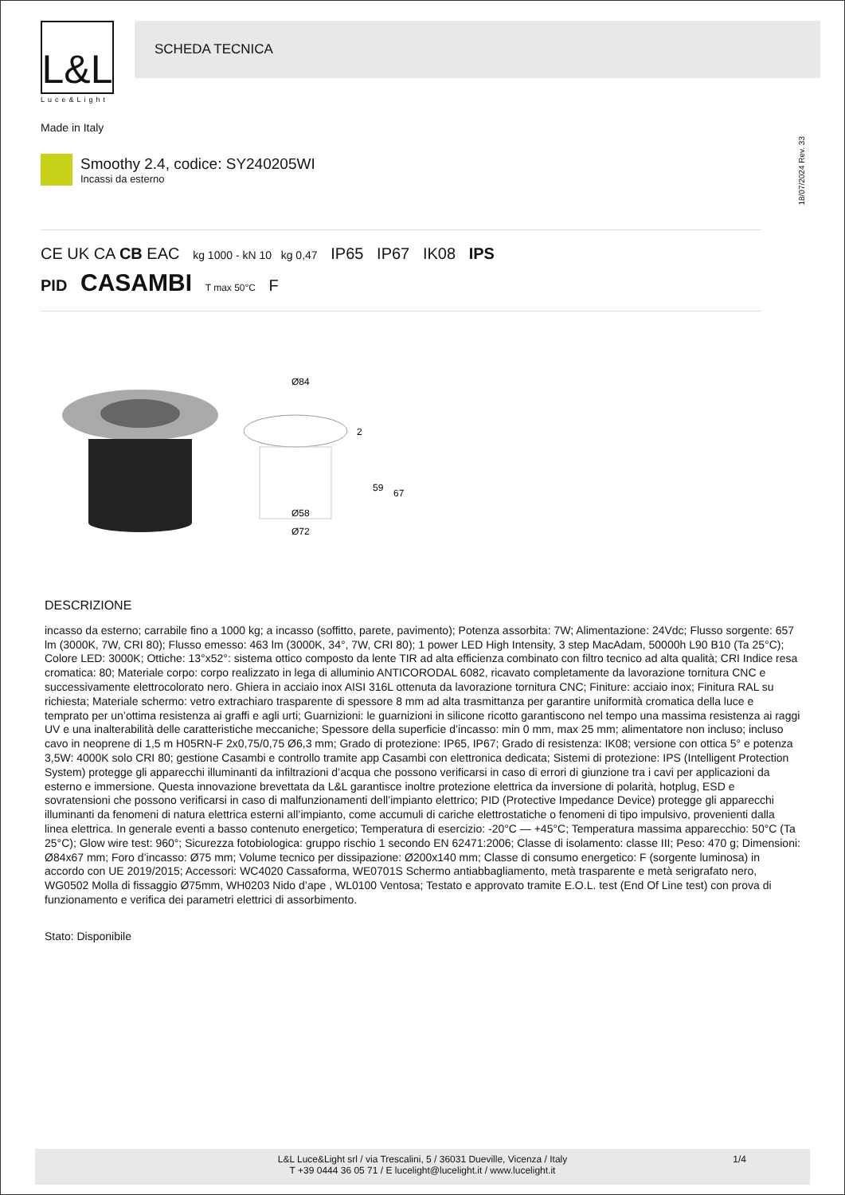L&L
Luce&Light
SCHEDA TECNICA
Made in Italy
Smoothy 2.4, codice: SY240205WI
Incassi da esterno
18/07/2024 Rev. 33
CE UK CA CB EAC kg 1000 - kN 10 kg 0,47 IP65 IP67 IK08 IPS
PID CASAMBI T max 50°C F
Ø84
2
59
67
Ø58
Ø72
DESCRIZIONE
incasso da esterno; carrabile fino a 1000 kg; a incasso (soffitto, parete, pavimento); Potenza assorbita: 7W; Alimentazione: 24Vdc; Flusso sorgente: 657 lm (3000K, 7W, CRI 80); Flusso emesso: 463 lm (3000K, 34°, 7W, CRI 80); 1 power LED High Intensity, 3 step MacAdam, 50000h L90 B10 (Ta 25°C); Colore LED: 3000K; Ottiche: 13°x52°: sistema ottico composto da lente TIR ad alta efficienza combinato con filtro tecnico ad alta qualità; CRI Indice resa cromatica: 80; Materiale corpo: corpo realizzato in lega di alluminio ANTICORODAL 6082, ricavato completamente da lavorazione tornitura CNC e successivamente elettrocolorato nero. Ghiera in acciaio inox AISI 316L ottenuta da lavorazione tornitura CNC; Finiture: acciaio inox; Finitura RAL su richiesta; Materiale schermo: vetro extrachiaro trasparente di spessore 8 mm ad alta trasmittanza per garantire uniformità cromatica della luce e temprato per un’ottima resistenza ai graffi e agli urti; Guarnizioni: le guarnizioni in silicone ricotto garantiscono nel tempo una massima resistenza ai raggi UV e una inalterabilità delle caratteristiche meccaniche; Spessore della superficie d’incasso: min 0 mm, max 25 mm; alimentatore non incluso; incluso cavo in neoprene di 1,5 m H05RN-F 2x0,75/0,75 Ø6,3 mm; Grado di protezione: IP65, IP67; Grado di resistenza: IK08; versione con ottica 5° e potenza 3,5W: 4000K solo CRI 80; gestione Casambi e controllo tramite app Casambi con elettronica dedicata; Sistemi di protezione: IPS (Intelligent Protection System) protegge gli apparecchi illuminanti da infiltrazioni d’acqua che possono verificarsi in caso di errori di giunzione tra i cavi per applicazioni da esterno e immersione. Questa innovazione brevettata da L&L garantisce inoltre protezione elettrica da inversione di polarità, hotplug, ESD e sovratensioni che possono verificarsi in caso di malfunzionamenti dell’impianto elettrico; PID (Protective Impedance Device) protegge gli apparecchi illuminanti da fenomeni di natura elettrica esterni all’impianto, come accumuli di cariche elettrostatiche o fenomeni di tipo impulsivo, provenienti dalla linea elettrica. In generale eventi a basso contenuto energetico; Temperatura di esercizio: -20°C — +45°C; Temperatura massima apparecchio: 50°C (Ta 25°C); Glow wire test: 960°; Sicurezza fotobiologica: gruppo rischio 1 secondo EN 62471:2006; Classe di isolamento: classe III; Peso: 470 g; Dimensioni: Ø84x67 mm; Foro d’incasso: Ø75 mm; Volume tecnico per dissipazione: Ø200x140 mm; Classe di consumo energetico: F (sorgente luminosa) in accordo con UE 2019/2015; Accessori: WC4020 Cassaforma, WE0701S Schermo antiabbagliamento, metà trasparente e metà serigrafato nero, WG0502 Molla di fissaggio Ø75mm, WH0203 Nido d’ape , WL0100 Ventosa; Testato e approvato tramite E.O.L. test (End Of Line test) con prova di funzionamento e verifica dei parametri elettrici di assorbimento.
Stato: Disponibile
L&L Luce&Light srl / via Trescalini, 5 / 36031 Dueville, Vicenza / Italy
T +39 0444 36 05 71 / E lucelight@lucelight.it / www.lucelight.it
1/4